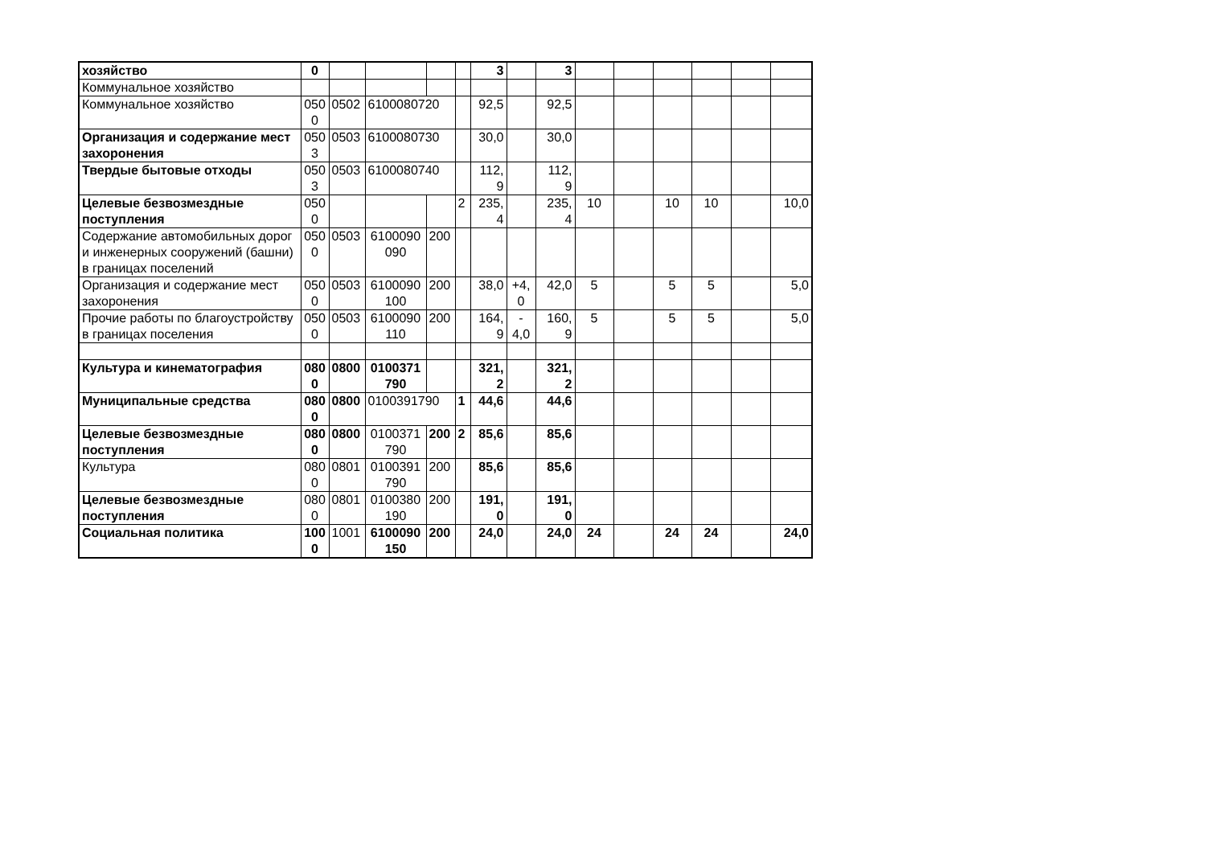| хозяйство | 0 | | | | | 3 | | 3 | | | | | | |
| Коммунальное хозяйство | | | | | | | | | | | | | | |
| Коммунальное хозяйство | 050 0 | 0502 | 6100080720 | | | 92,5 | | 92,5 | | | | | | |
| Организация и содержание мест захоронения | 050 3 | 0503 | 6100080730 | | | 30,0 | | 30,0 | | | | | | |
| Твердые бытовые отходы | 050 3 | 0503 | 6100080740 | | | 112, 9 | | 112, 9 | | | | | | |
| Целевые безвозмездные поступления | 050 0 | | | | 2 | 235, 4 | | 235, 4 | 10 | | 10 | 10 | | 10,0 |
| Содержание автомобильных дорог и инженерных сооружений (башни) в границах поселений | 050 0 | 0503 | 6100090 090 | 200 | | | | | | | | | | |
| Организация и содержание мест захоронения | 050 0 | 0503 | 6100090 100 | 200 | | 38,0 | +4, 0 | 42,0 | 5 | | 5 | 5 | | 5,0 |
| Прочие работы по благоустройству в границах поселения | 050 0 | 0503 | 6100090 110 | 200 | | 164, 9 | - 4,0 | 160, 9 | 5 | | 5 | 5 | | 5,0 |
| Культура и кинематография | 080 0 | 0800 | 0100371 790 | | | 321, 2 | | 321, 2 | | | | | | |
| Муниципальные средства | 080 0 | 0800 | 0100391790 | | 1 | 44,6 | | 44,6 | | | | | | |
| Целевые безвозмездные поступления | 080 0 | 0800 | 0100371 790 | 200 | 2 | 85,6 | | 85,6 | | | | | | |
| Культура | 080 0 | 0801 | 0100391 790 | 200 | | 85,6 | | 85,6 | | | | | | |
| Целевые безвозмездные поступления | 080 0 | 0801 | 0100380 190 | 200 | | 191, 0 | | 191, 0 | | | | | | |
| Социальная политика | 100 0 | 1001 | 6100090 150 | 200 | | 24,0 | | 24,0 | 24 | | 24 | 24 | | 24,0 |